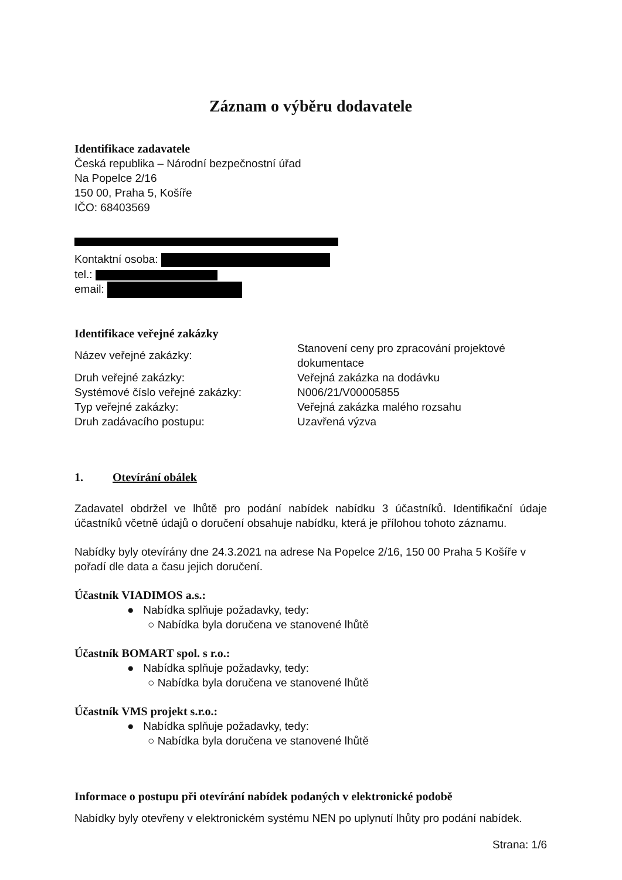Záznam o výběru dodavatele
Identifikace zadavatele
Česká republika – Národní bezpečnostní úřad
Na Popelce 2/16
150 00, Praha 5, Košíře
IČO: 68403569
Kontaktní osoba:
tel.:
email:
Identifikace veřejné zakázky
Název veřejné zakázky:
Stanovení ceny pro zpracování projektové dokumentace
Druh veřejné zakázky: Veřejná zakázka na dodávku
Systémové číslo veřejné zakázky: N006/21/V00005855
Typ veřejné zakázky: Veřejná zakázka malého rozsahu
Druh zadávacího postupu: Uzavřená výzva
1. Otevírání obálek
Zadavatel obdržel ve lhůtě pro podání nabídek nabídku 3 účastníků. Identifikační údaje účastníků včetně údajů o doručení obsahuje nabídku, která je přílohou tohoto záznamu.
Nabídky byly otevírány dne 24.3.2021 na adrese Na Popelce 2/16, 150 00 Praha 5 Košíře v pořadí dle data a času jejich doručení.
Účastník VIADIMOS a.s.:
● Nabídka splňuje požadavky, tedy:
○ Nabídka byla doručena ve stanovené lhůtě
Účastník BOMART spol. s r.o.:
● Nabídka splňuje požadavky, tedy:
○ Nabídka byla doručena ve stanovené lhůtě
Účastník VMS projekt s.r.o.:
● Nabídka splňuje požadavky, tedy:
○ Nabídka byla doručena ve stanovené lhůtě
Informace o postupu při otevírání nabídek podaných v elektronické podobě
Nabídky byly otevřeny v elektronickém systému NEN po uplynutí lhůty pro podání nabídek.
Strana: 1/6